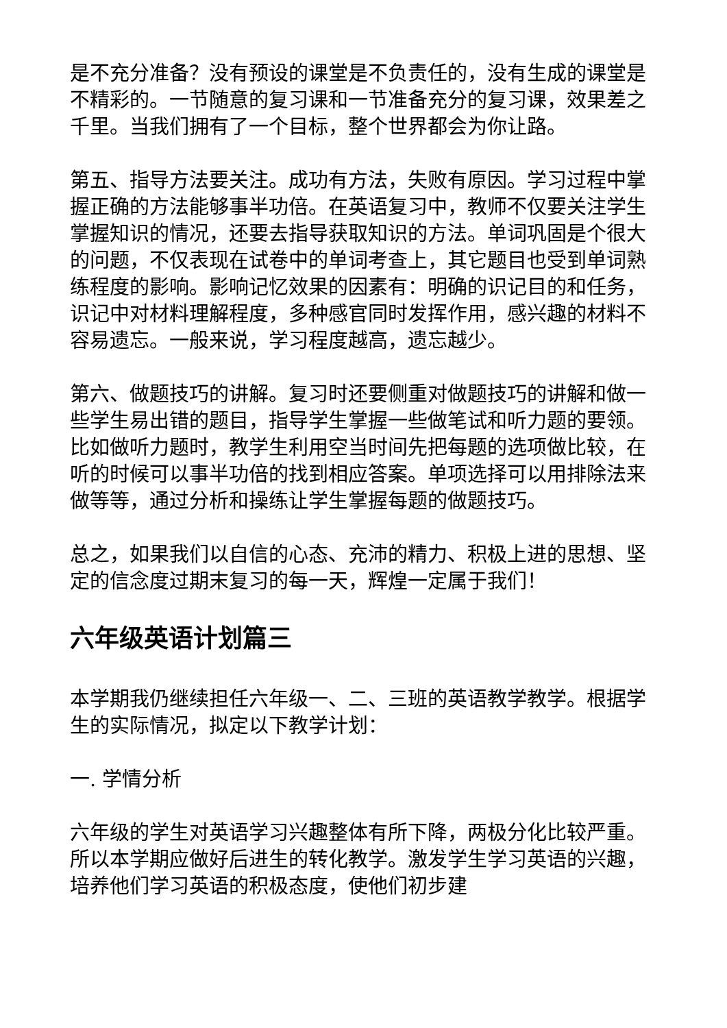是不充分准备？没有预设的课堂是不负责任的，没有生成的课堂是不精彩的。一节随意的复习课和一节准备充分的复习课，效果差之千里。当我们拥有了一个目标，整个世界都会为你让路。
第五、指导方法要关注。成功有方法，失败有原因。学习过程中掌握正确的方法能够事半功倍。在英语复习中，教师不仅要关注学生掌握知识的情况，还要去指导获取知识的方法。单词巩固是个很大的问题，不仅表现在试卷中的单词考查上，其它题目也受到单词熟练程度的影响。影响记忆效果的因素有：明确的识记目的和任务，识记中对材料理解程度，多种感官同时发挥作用，感兴趣的材料不容易遗忘。一般来说，学习程度越高，遗忘越少。
第六、做题技巧的讲解。复习时还要侧重对做题技巧的讲解和做一些学生易出错的题目，指导学生掌握一些做笔试和听力题的要领。比如做听力题时，教学生利用空当时间先把每题的选项做比较，在听的时候可以事半功倍的找到相应答案。单项选择可以用排除法来做等等，通过分析和操练让学生掌握每题的做题技巧。
总之，如果我们以自信的心态、充沛的精力、积极上进的思想、坚定的信念度过期末复习的每一天，辉煌一定属于我们！
六年级英语计划篇三
本学期我仍继续担任六年级一、二、三班的英语教学教学。根据学生的实际情况，拟定以下教学计划：
一. 学情分析
六年级的学生对英语学习兴趣整体有所下降，两极分化比较严重。所以本学期应做好后进生的转化教学。激发学生学习英语的兴趣，培养他们学习英语的积极态度，使他们初步建